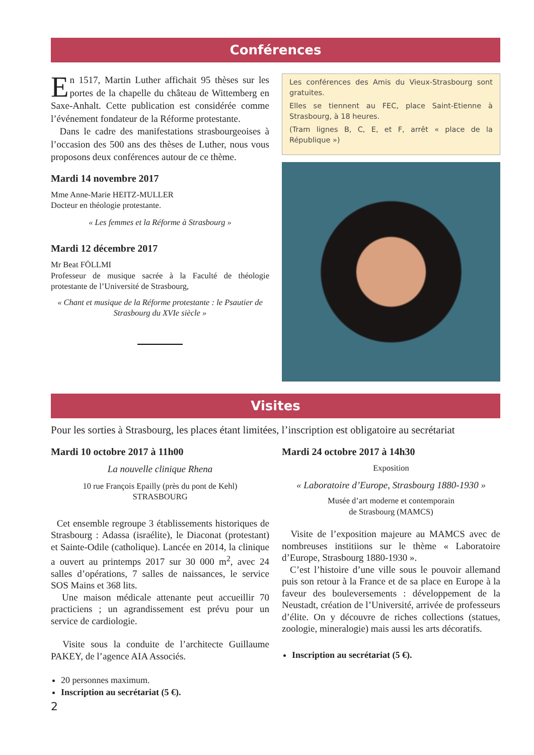Conférences
En 1517, Martin Luther affichait 95 thèses sur les portes de la chapelle du château de Wittemberg en Saxe-Anhalt. Cette publication est considérée comme l’événement fondateur de la Réforme protestante.
Dans le cadre des manifestations strasbourgeoises à l’occasion des 500 ans des thèses de Luther, nous vous proposons deux conférences autour de ce thème.
Mardi 14 novembre 2017
Mme Anne-Marie HEITZ-MULLER
Docteur en théologie protestante.
« Les femmes et la Réforme à Strasbourg »
Mardi 12 décembre 2017
Mr Beat FÖLLMI
Professeur de musique sacrée à la Faculté de théologie protestante de l’Université de Strasbourg,
« Chant et musique de la Réforme protestante : le Psautier de Strasbourg du XVIe siècle »
Les conférences des Amis du Vieux-Strasbourg sont gratuites.
Elles se tiennent au FEC, place Saint-Etienne à Strasbourg, à 18 heures.
(Tram lignes B, C, E, et F, arrêt « place de la République »)
Visites
Pour les sorties à Strasbourg, les places étant limitées, l’inscription est obligatoire au secrétariat
Mardi 10 octobre 2017 à 11h00
La nouvelle clinique Rhena
10 rue François Epailly (près du pont de Kehl)
STRASBOURG
Cet ensemble regroupe 3 établissements historiques de Strasbourg : Adassa (israélite), le Diaconat (protestant) et Sainte-Odile (catholique). Lancée en 2014, la clinique a ouvert au printemps 2017 sur 30 000 m<sup>2</sup>, avec 24 salles d’opérations, 7 salles de naissances, le service SOS Mains et 368 lits.
Une maison médicale attenante peut accueillir 70 practiciens ; un agrandissement est prévu pour un service de cardiologie.
Visite sous la conduite de l’architecte Guillaume PAKEY, de l’agence AIA Associés.
20 personnes maximum.
Inscription au secrétariat (5 €).
Mardi 24 octobre 2017 à 14h30
Exposition
« Laboratoire d’Europe, Strasbourg 1880-1930 »
Musée d’art moderne et contemporain
de Strasbourg (MAMCS)
Visite de l’exposition majeure au MAMCS avec de nombreuses institiions sur le thème « Laboratoire d’Europe, Strasbourg 1880-1930 ».
C’est l’histoire d’une ville sous le pouvoir allemand puis son retour à la France et de sa place en Europe à la faveur des bouleversements : développement de la Neustadt, création de l’Université, arrivée de professeurs d’élite. On y découvre de riches collections (statues, zoologie, mineralogie) mais aussi les arts décoratifs.
Inscription au secrétariat (5 €).
2